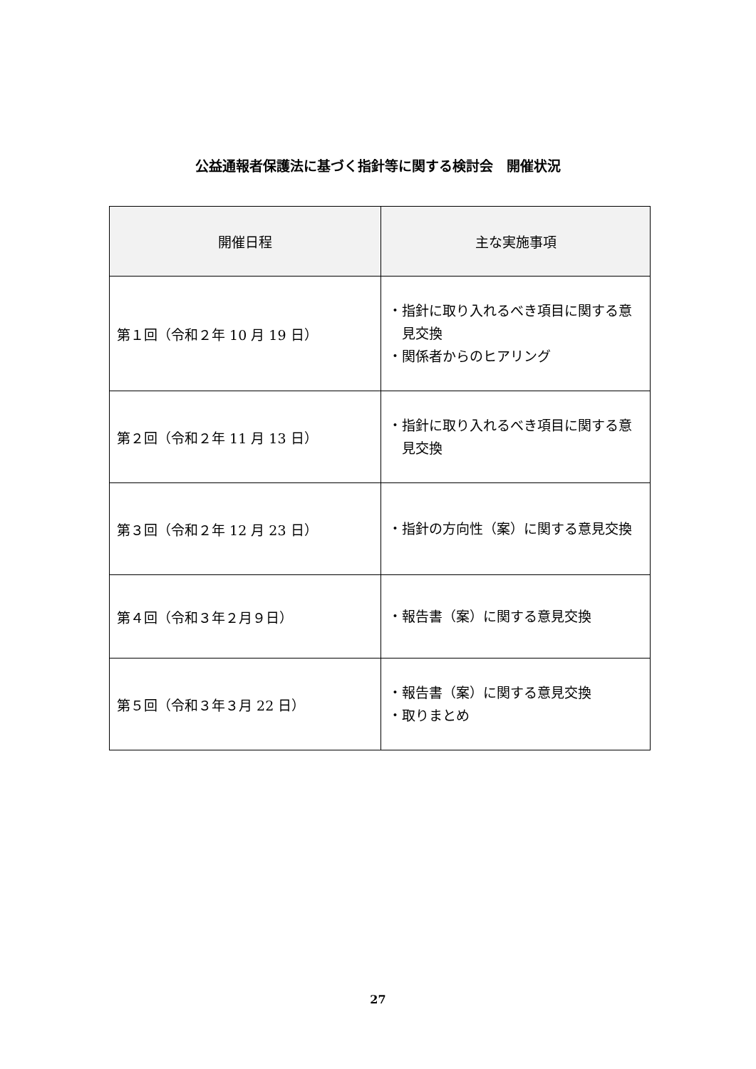公益通報者保護法に基づく指針等に関する検討会　開催状況
| 開催日程 | 主な実施事項 |
| --- | --- |
| 第１回（令和２年 10 月 19 日） | ・指針に取り入れるべき項目に関する意見交換 ・関係者からのヒアリング |
| 第２回（令和２年 11 月 13 日） | ・指針に取り入れるべき項目に関する意見交換 |
| 第３回（令和２年 12 月 23 日） | ・指針の方向性（案）に関する意見交換 |
| 第４回（令和３年２月９日） | ・報告書（案）に関する意見交換 |
| 第５回（令和３年３月 22 日） | ・報告書（案）に関する意見交換 ・取りまとめ |
27